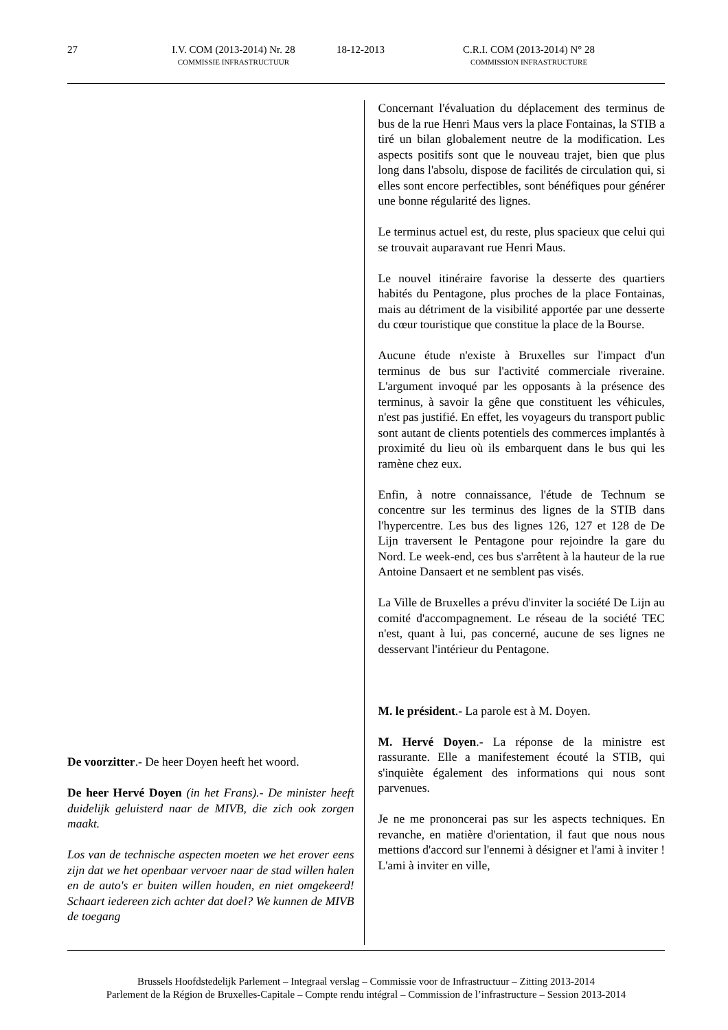27 I.V. COM (2013-2014) Nr. 28
COMMISSIE INFRASTRUCTUUR
18-12-2013 C.R.I. COM (2013-2014) N° 28
COMMISSION INFRASTRUCTURE
De voorzitter.- De heer Doyen heeft het woord.
De heer Hervé Doyen (in het Frans).- De minister heeft duidelijk geluisterd naar de MIVB, die zich ook zorgen maakt.
Los van de technische aspecten moeten we het erover eens zijn dat we het openbaar vervoer naar de stad willen halen en de auto's er buiten willen houden, en niet omgekeerd! Schaart iedereen zich achter dat doel? We kunnen de MIVB de toegang
Concernant l'évaluation du déplacement des terminus de bus de la rue Henri Maus vers la place Fontainas, la STIB a tiré un bilan globalement neutre de la modification. Les aspects positifs sont que le nouveau trajet, bien que plus long dans l'absolu, dispose de facilités de circulation qui, si elles sont encore perfectibles, sont bénéfiques pour générer une bonne régularité des lignes.
Le terminus actuel est, du reste, plus spacieux que celui qui se trouvait auparavant rue Henri Maus.
Le nouvel itinéraire favorise la desserte des quartiers habités du Pentagone, plus proches de la place Fontainas, mais au détriment de la visibilité apportée par une desserte du cœur touristique que constitue la place de la Bourse.
Aucune étude n'existe à Bruxelles sur l'impact d'un terminus de bus sur l'activité commerciale riveraine. L'argument invoqué par les opposants à la présence des terminus, à savoir la gêne que constituent les véhicules, n'est pas justifié. En effet, les voyageurs du transport public sont autant de clients potentiels des commerces implantés à proximité du lieu où ils embarquent dans le bus qui les ramène chez eux.
Enfin, à notre connaissance, l'étude de Technum se concentre sur les terminus des lignes de la STIB dans l'hypercentre. Les bus des lignes 126, 127 et 128 de De Lijn traversent le Pentagone pour rejoindre la gare du Nord. Le week-end, ces bus s'arrêtent à la hauteur de la rue Antoine Dansaert et ne semblent pas visés.
La Ville de Bruxelles a prévu d'inviter la société De Lijn au comité d'accompagnement. Le réseau de la société TEC n'est, quant à lui, pas concerné, aucune de ses lignes ne desservant l'intérieur du Pentagone.
M. le président.- La parole est à M. Doyen.
M. Hervé Doyen.- La réponse de la ministre est rassurante. Elle a manifestement écouté la STIB, qui s'inquiète également des informations qui nous sont parvenues.
Je ne me prononcerai pas sur les aspects techniques. En revanche, en matière d'orientation, il faut que nous nous mettions d'accord sur l'ennemi à désigner et l'ami à inviter ! L'ami à inviter en ville,
Brussels Hoofdstedelijk Parlement – Integraal verslag – Commissie voor de Infrastructuur – Zitting 2013-2014
Parlement de la Région de Bruxelles-Capitale – Compte rendu intégral – Commission de l’infrastructure – Session 2013-2014